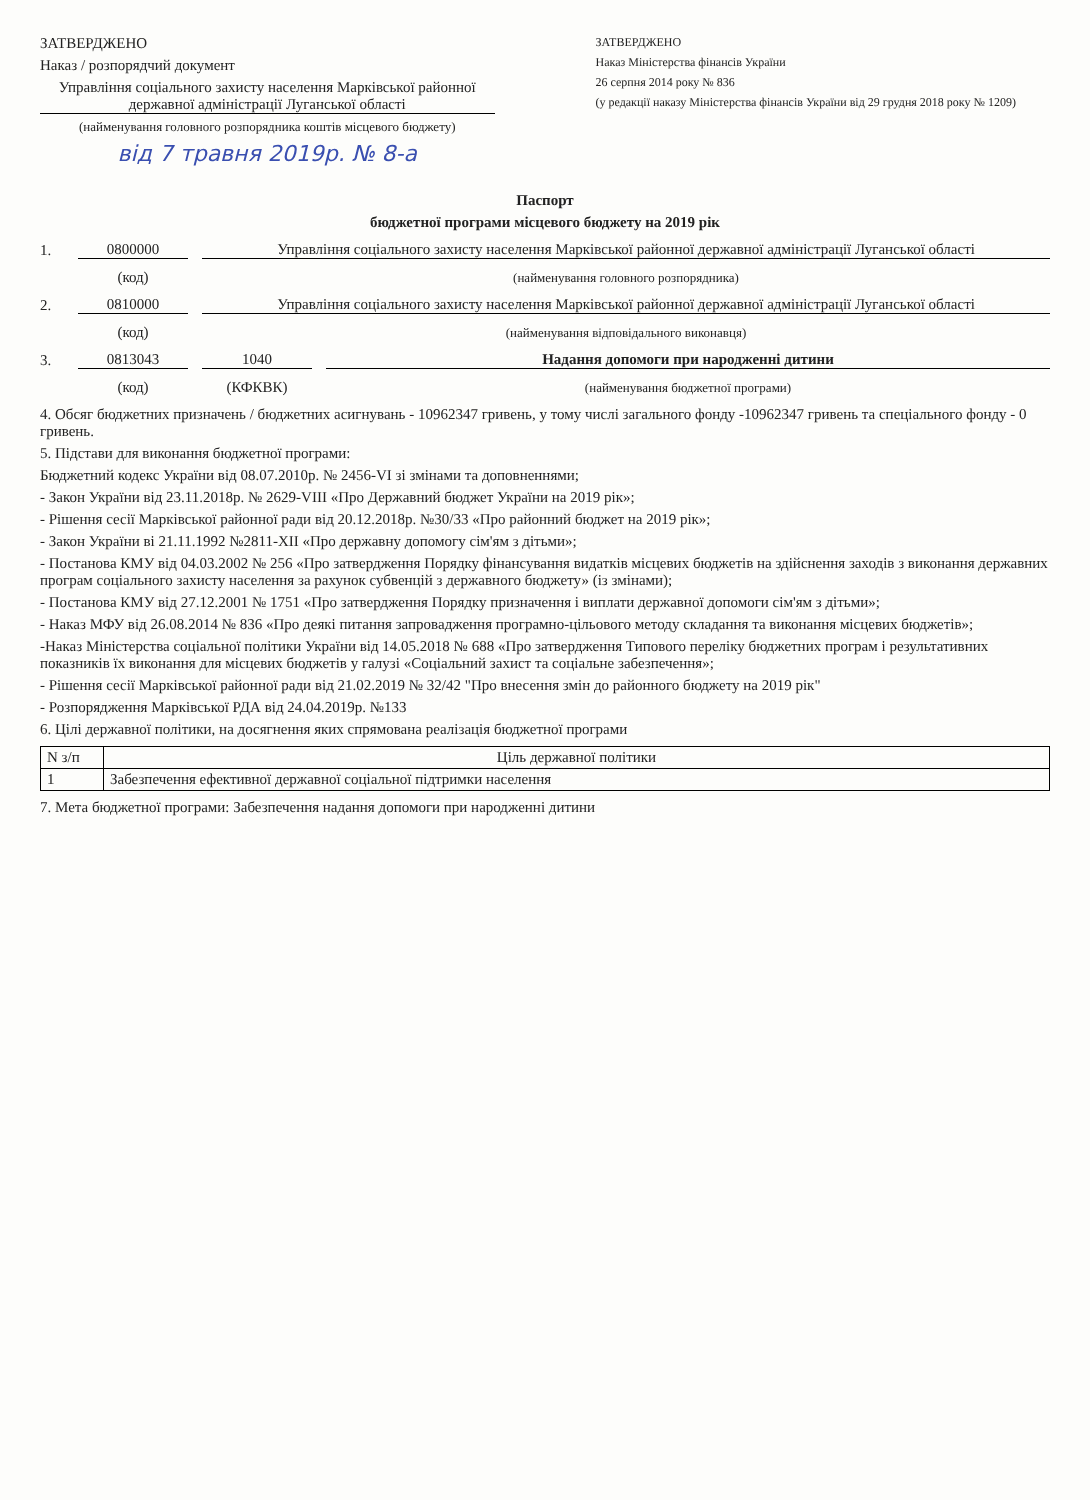ЗАТВЕРДЖЕНО
Наказ / розпорядчий документ
Управління соціального захисту населення Марківської районної державної адміністрації Луганської області
(найменування головного розпорядника коштів місцевого бюджету)
від 7 травня 2019р. № 8-а
ЗАТВЕРДЖЕНО
Наказ Міністерства фінансів України
26 серпня 2014 року № 836
(у редакції наказу Міністерства фінансів України від 29 грудня 2018 року № 1209)
Паспорт
бюджетної програми місцевого бюджету на 2019 рік
1. 0800000 Управління соціального захисту населення Марківської районної державної адміністрації Луганської області
(код) (найменування головного розпорядника)
2. 0810000 Управління соціального захисту населення Марківської районної державної адміністрації Луганської області
(код) (найменування відповідального виконавця)
3. 0813043 1040 Надання допомоги при народженні дитини
(код) (КФКВК) (найменування бюджетної програми)
4. Обсяг бюджетних призначень / бюджетних асигнувань - 10962347 гривень, у тому числі загального фонду -10962347 гривень та спеціального фонду - 0 гривень.
5. Підстави для виконання бюджетної програми:
Бюджетний кодекс України від 08.07.2010р. № 2456-VI зі змінами та доповненнями;
- Закон України від 23.11.2018р. № 2629-VIII «Про Державний бюджет України на 2019 рік»;
- Рішення сесії Марківської районної ради від 20.12.2018р. №30/33 «Про районний бюджет на 2019 рік»;
- Закон України ві 21.11.1992 №2811-XII «Про державну допомогу сім'ям з дітьми»;
- Постанова КМУ від 04.03.2002 № 256 «Про затвердження Порядку фінансування видатків місцевих бюджетів на здійснення заходів з виконання державних програм соціального захисту населення за рахунок субвенцій з державного бюджету» (із змінами);
- Постанова КМУ від 27.12.2001 № 1751 «Про затвердження Порядку призначення і виплати державної допомоги сім'ям з дітьми»;
- Наказ МФУ від 26.08.2014 № 836 «Про деякі питання запровадження програмно-цільового методу складання та виконання місцевих бюджетів»;
-Наказ Міністерства соціальної політики України від 14.05.2018 № 688 «Про затвердження Типового переліку бюджетних програм і результативних показників їх виконання для місцевих бюджетів у галузі «Соціальний захист та соціальне забезпечення»;
- Рішення сесії Марківської районної ради від 21.02.2019 № 32/42 "Про внесення змін до районного бюджету на 2019 рік"
- Розпорядження Марківської РДА від 24.04.2019р. №133
6. Цілі державної політики, на досягнення яких спрямована реалізація бюджетної програми
| N з/п | Ціль державної політики |
| --- | --- |
| 1 | Забезпечення ефективної державної соціальної підтримки населення |
7. Мета бюджетної програми: Забезпечення надання допомоги при народженні дитини